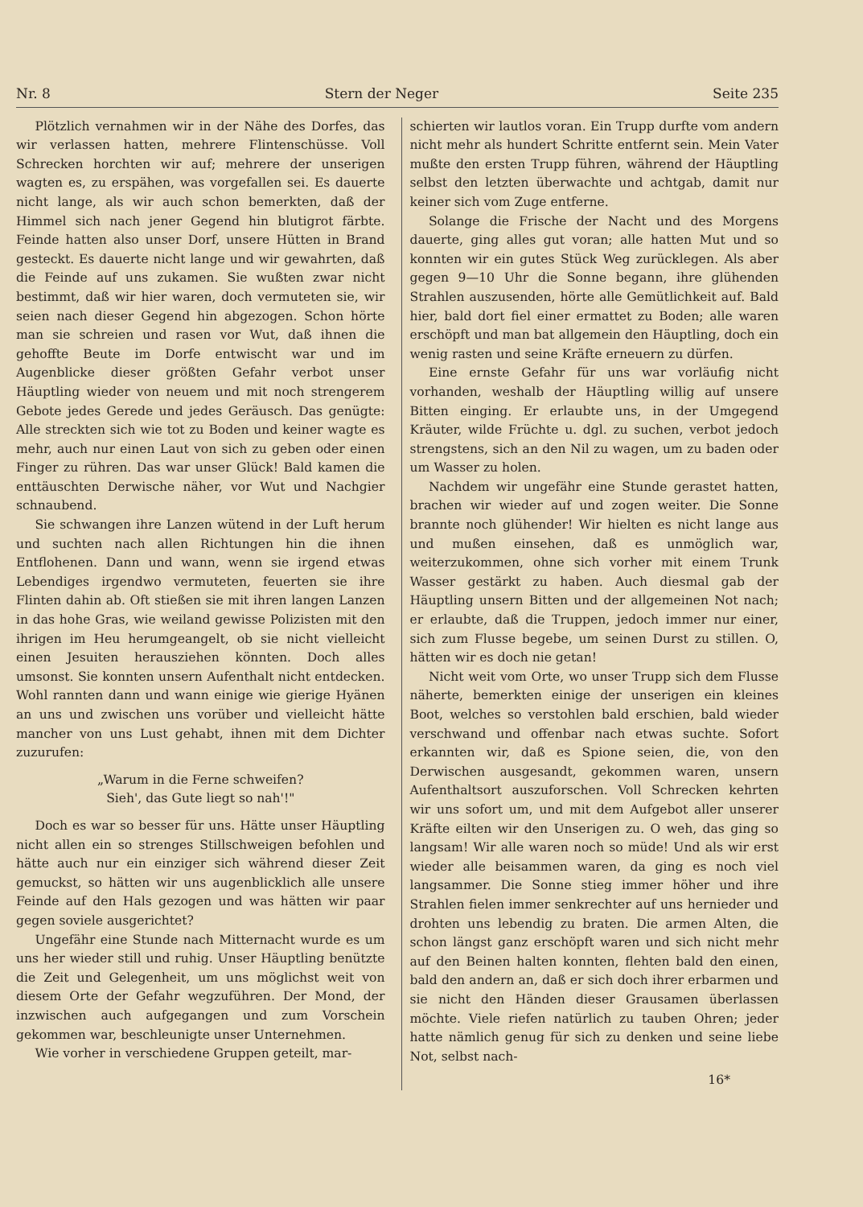Nr. 8 Stern der Neger Seite 235
Plötzlich vernahmen wir in der Nähe des Dorfes, das wir verlassen hatten, mehrere Flintenschüsse. Voll Schrecken horchten wir auf; mehrere der unserigen wagten es, zu erspähen, was vorgefallen sei. Es dauerte nicht lange, als wir auch schon bemerkten, daß der Himmel sich nach jener Gegend hin blutigrot färbte. Feinde hatten also unser Dorf, unsere Hütten in Brand gesteckt. Es dauerte nicht lange und wir gewahrten, daß die Feinde auf uns zukamen. Sie wußten zwar nicht bestimmt, daß wir hier waren, doch vermuteten sie, wir seien nach dieser Gegend hin abgezogen. Schon hörte man sie schreien und rasen vor Wut, daß ihnen die gehoffte Beute im Dorfe entwischt war und im Augenblicke dieser größten Gefahr verbot unser Häuptling wieder von neuem und mit noch strengerem Gebote jedes Gerede und jedes Geräusch. Das genügte: Alle streckten sich wie tot zu Boden und keiner wagte es mehr, auch nur einen Laut von sich zu geben oder einen Finger zu rühren. Das war unser Glück! Bald kamen die enttäuschten Derwische näher, vor Wut und Nachgier schnaubend.
Sie schwangen ihre Lanzen wütend in der Luft herum und suchten nach allen Richtungen hin die ihnen Entflohenen. Dann und wann, wenn sie irgend etwas Lebendiges irgendwo vermuteten, feuerten sie ihre Flinten dahin ab. Oft stießen sie mit ihren langen Lanzen in das hohe Gras, wie weiland gewisse Polizisten mit den ihrigen im Heu herumgeangelt, ob sie nicht vielleicht einen Jesuiten herausziehen könnten. Doch alles umsonst. Sie konnten unsern Aufenthalt nicht entdecken. Wohl rannten dann und wann einige wie gierige Hyänen an uns und zwischen uns vorüber und vielleicht hätte mancher von uns Lust gehabt, ihnen mit dem Dichter zuzurufen:
„Warum in die Ferne schweifen?
Sieh', das Gute liegt so nah'!"
Doch es war so besser für uns. Hätte unser Häuptling nicht allen ein so strenges Stillschweigen befohlen und hätte auch nur ein einziger sich während dieser Zeit gemuckst, so hätten wir uns augenblicklich alle unsere Feinde auf den Hals gezogen und was hätten wir paar gegen soviele ausgerichtet?
Ungefähr eine Stunde nach Mitternacht wurde es um uns her wieder still und ruhig. Unser Häuptling benützte die Zeit und Gelegenheit, um uns möglichst weit von diesem Orte der Gefahr wegzuführen. Der Mond, der inzwischen auch aufgegangen und zum Vorschein gekommen war, beschleunigte unser Unternehmen.
Wie vorher in verschiedene Gruppen geteilt, mar-
schierten wir lautlos voran. Ein Trupp durfte vom andern nicht mehr als hundert Schritte entfernt sein. Mein Vater mußte den ersten Trupp führen, während der Häuptling selbst den letzten überwachte und achtgab, damit nur keiner sich vom Zuge entferne.
Solange die Frische der Nacht und des Morgens dauerte, ging alles gut voran; alle hatten Mut und so konnten wir ein gutes Stück Weg zurücklegen. Als aber gegen 9—10 Uhr die Sonne begann, ihre glühenden Strahlen auszusenden, hörte alle Gemütlichkeit auf. Bald hier, bald dort fiel einer ermattet zu Boden; alle waren erschöpft und man bat allgemein den Häuptling, doch ein wenig rasten und seine Kräfte erneuern zu dürfen.
Eine ernste Gefahr für uns war vorläufig nicht vorhanden, weshalb der Häuptling willig auf unsere Bitten einging. Er erlaubte uns, in der Umgegend Kräuter, wilde Früchte u. dgl. zu suchen, verbot jedoch strengstens, sich an den Nil zu wagen, um zu baden oder um Wasser zu holen.
Nachdem wir ungefähr eine Stunde gerastet hatten, brachen wir wieder auf und zogen weiter. Die Sonne brannte noch glühender! Wir hielten es nicht lange aus und mußen einsehen, daß es unmöglich war, weiterzukommen, ohne sich vorher mit einem Trunk Wasser gestärkt zu haben. Auch diesmal gab der Häuptling unsern Bitten und der allgemeinen Not nach; er erlaubte, daß die Truppen, jedoch immer nur einer, sich zum Flusse begebe, um seinen Durst zu stillen. O, hätten wir es doch nie getan!
Nicht weit vom Orte, wo unser Trupp sich dem Flusse näherte, bemerkten einige der unserigen ein kleines Boot, welches so verstohlen bald erschien, bald wieder verschwand und offenbar nach etwas suchte. Sofort erkannten wir, daß es Spione seien, die, von den Derwischen ausgesandt, gekommen waren, unsern Aufenthaltsort auszuforschen. Voll Schrecken kehrten wir uns sofort um, und mit dem Aufgebot aller unserer Kräfte eilten wir den Unserigen zu. O weh, das ging so langsam! Wir alle waren noch so müde! Und als wir erst wieder alle beisammen waren, da ging es noch viel langsammer. Die Sonne stieg immer höher und ihre Strahlen fielen immer senkrechter auf uns hernieder und drohten uns lebendig zu braten. Die armen Alten, die schon längst ganz erschöpft waren und sich nicht mehr auf den Beinen halten konnten, flehten bald den einen, bald den andern an, daß er sich doch ihrer erbarmen und sie nicht den Händen dieser Grausamen überlassen möchte. Viele riefen natürlich zu tauben Ohren; jeder hatte nämlich genug für sich zu denken und seine liebe Not, selbst nach-
16*